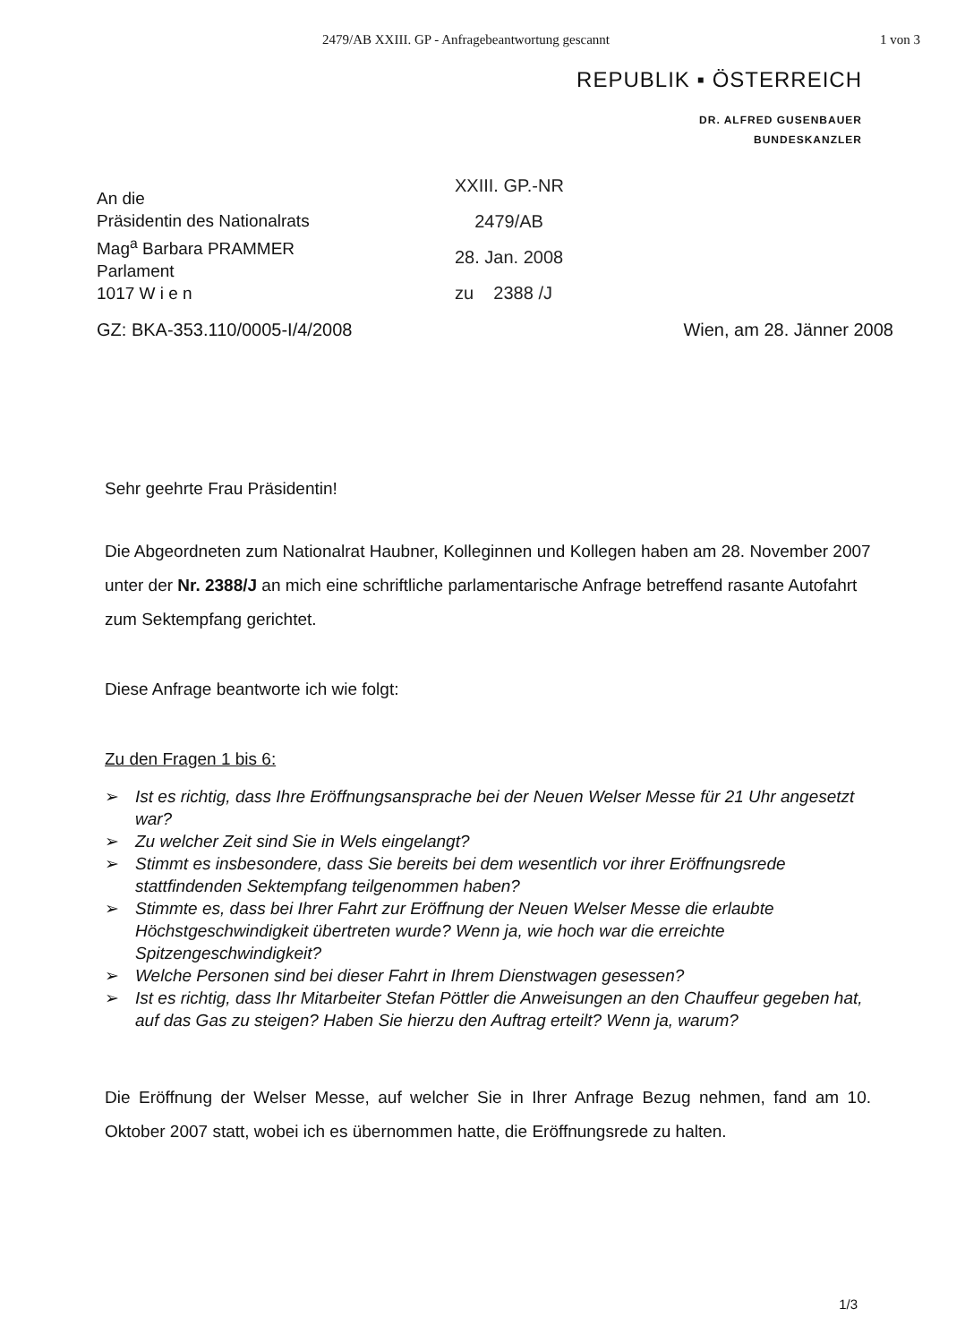2479/AB XXIII. GP - Anfragebeantwortung gescannt 1 von 3
REPUBLIK ▪ ÖSTERREICH
DR. ALFRED GUSENBAUER
BUNDESKANZLER
An die
Präsidentin des Nationalrats
Mag<sup>a</sup> Barbara PRAMMER
Parlament
1017 W i e n
XXIII. GP.-NR
2479/AB
28. Jan. 2008
zu 2388 /J
GZ: BKA-353.110/0005-I/4/2008 Wien, am 28. Jänner 2008
Sehr geehrte Frau Präsidentin!
Die Abgeordneten zum Nationalrat Haubner, Kolleginnen und Kollegen haben am 28. November 2007 unter der Nr. 2388/J an mich eine schriftliche parlamentarische Anfrage betreffend rasante Autofahrt zum Sektempfang gerichtet.
Diese Anfrage beantworte ich wie folgt:
Zu den Fragen 1 bis 6:
➢ Ist es richtig, dass Ihre Eröffnungsansprache bei der Neuen Welser Messe für 21 Uhr angesetzt war?
➢ Zu welcher Zeit sind Sie in Wels eingelangt?
➢ Stimmt es insbesondere, dass Sie bereits bei dem wesentlich vor ihrer Eröffnungsrede stattfindenden Sektempfang teilgenommen haben?
➢ Stimmte es, dass bei Ihrer Fahrt zur Eröffnung der Neuen Welser Messe die erlaubte Höchstgeschwindigkeit übertreten wurde? Wenn ja, wie hoch war die erreichte Spitzengeschwindigkeit?
➢ Welche Personen sind bei dieser Fahrt in Ihrem Dienstwagen gesessen?
➢ Ist es richtig, dass Ihr Mitarbeiter Stefan Pöttler die Anweisungen an den Chauffeur gegeben hat, auf das Gas zu steigen? Haben Sie hierzu den Auftrag erteilt? Wenn ja, warum?
Die Eröffnung der Welser Messe, auf welcher Sie in Ihrer Anfrage Bezug nehmen, fand am 10. Oktober 2007 statt, wobei ich es übernommen hatte, die Eröffnungsrede zu halten.
1/3